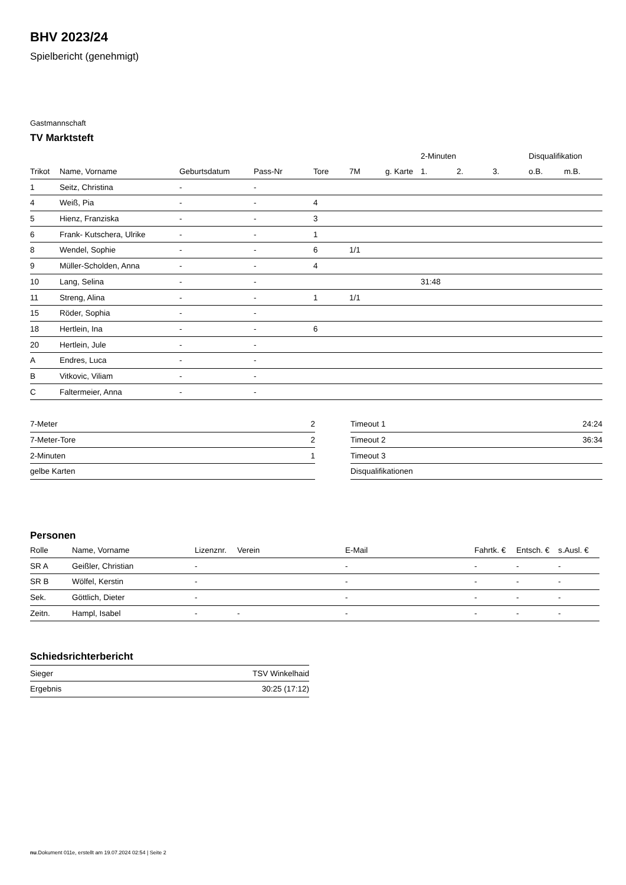BHV 2023/24
Spielbericht (genehmigt)
Gastmannschaft
TV Marktsteft
| | | | | | | | 2-Minuten | | | Disqualifikation | |
| --- | --- | --- | --- | --- | --- | --- | --- | --- | --- | --- | --- |
| Trikot | Name, Vorname | Geburtsdatum | Pass-Nr | Tore | 7M | g. Karte | 1. | 2. | 3. | o.B. | m.B. |
| 1 | Seitz, Christina | - | - | | | | | | | | |
| 4 | Weiß, Pia | - | - | 4 | | | | | | | |
| 5 | Hienz, Franziska | - | - | 3 | | | | | | | |
| 6 | Frank- Kutschera, Ulrike | - | - | 1 | | | | | | | |
| 8 | Wendel, Sophie | - | - | 6 | 1/1 | | | | | | |
| 9 | Müller-Scholden, Anna | - | - | 4 | | | | | | | |
| 10 | Lang, Selina | - | - | | | | 31:48 | | | | |
| 11 | Streng, Alina | - | - | 1 | 1/1 | | | | | | |
| 15 | Röder, Sophia | - | - | | | | | | | | |
| 18 | Hertlein, Ina | - | - | 6 | | | | | | | |
| 20 | Hertlein, Jule | - | - | | | | | | | | |
| A | Endres, Luca | - | - | | | | | | | | |
| B | Vitkovic, Viliam | - | - | | | | | | | | |
| C | Faltermeier, Anna | - | - | | | | | | | | |
| 7-Meter | 2 |
| 7-Meter-Tore | 2 |
| 2-Minuten | 1 |
| gelbe Karten | |
| Timeout 1 | 24:24 |
| Timeout 2 | 36:34 |
| Timeout 3 | |
| Disqualifikationen | |
Personen
| Rolle | Name, Vorname | Lizenznr. | Verein | E-Mail | Fahrtk. € | Entsch. € | s.Ausl. € |
| --- | --- | --- | --- | --- | --- | --- | --- |
| SR A | Geißler, Christian | - | | - | - | - | - |
| SR B | Wölfel, Kerstin | - | | - | - | - | - |
| Sek. | Göttlich, Dieter | - | | - | - | - | - |
| Zeitn. | Hampl, Isabel | - | - | - | - | - | - |
Schiedsrichterbericht
| Sieger | TSV Winkelhaid |
| Ergebnis | 30:25 (17:12) |
nu.Dokument 011e, erstellt am 19.07.2024 02:54 | Seite 2